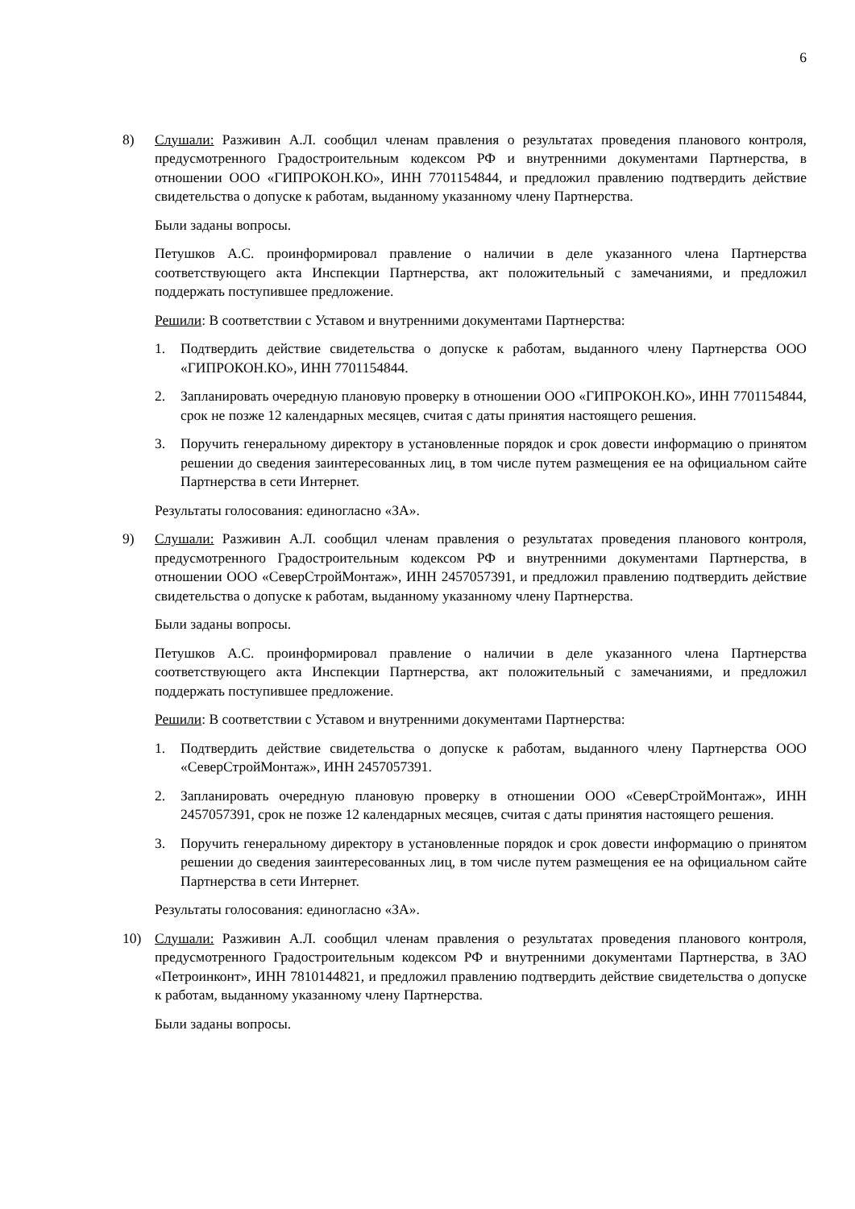6
8) Слушали: Разживин А.Л. сообщил членам правления о результатах проведения планового контроля, предусмотренного Градостроительным кодексом РФ и внутренними документами Партнерства, в отношении ООО «ГИПРОКОН.КО», ИНН 7701154844, и предложил правлению подтвердить действие свидетельства о допуске к работам, выданному указанному члену Партнерства.
Были заданы вопросы.
Петушков А.С. проинформировал правление о наличии в деле указанного члена Партнерства соответствующего акта Инспекции Партнерства, акт положительный с замечаниями, и предложил поддержать поступившее предложение.
Решили: В соответствии с Уставом и внутренними документами Партнерства:
1. Подтвердить действие свидетельства о допуске к работам, выданного члену Партнерства ООО «ГИПРОКОН.КО», ИНН 7701154844.
2. Запланировать очередную плановую проверку в отношении ООО «ГИПРОКОН.КО», ИНН 7701154844, срок не позже 12 календарных месяцев, считая с даты принятия настоящего решения.
3. Поручить генеральному директору в установленные порядок и срок довести информацию о принятом решении до сведения заинтересованных лиц, в том числе путем размещения ее на официальном сайте Партнерства в сети Интернет.
Результаты голосования: единогласно «ЗА».
9) Слушали: Разживин А.Л. сообщил членам правления о результатах проведения планового контроля, предусмотренного Градостроительным кодексом РФ и внутренними документами Партнерства, в отношении ООО «СеверСтройМонтаж», ИНН 2457057391, и предложил правлению подтвердить действие свидетельства о допуске к работам, выданному указанному члену Партнерства.
Были заданы вопросы.
Петушков А.С. проинформировал правление о наличии в деле указанного члена Партнерства соответствующего акта Инспекции Партнерства, акт положительный с замечаниями, и предложил поддержать поступившее предложение.
Решили: В соответствии с Уставом и внутренними документами Партнерства:
1. Подтвердить действие свидетельства о допуске к работам, выданного члену Партнерства ООО «СеверСтройМонтаж», ИНН 2457057391.
2. Запланировать очередную плановую проверку в отношении ООО «СеверСтройМонтаж», ИНН 2457057391, срок не позже 12 календарных месяцев, считая с даты принятия настоящего решения.
3. Поручить генеральному директору в установленные порядок и срок довести информацию о принятом решении до сведения заинтересованных лиц, в том числе путем размещения ее на официальном сайте Партнерства в сети Интернет.
Результаты голосования: единогласно «ЗА».
10) Слушали: Разживин А.Л. сообщил членам правления о результатах проведения планового контроля, предусмотренного Градостроительным кодексом РФ и внутренними документами Партнерства, в ЗАО «Петроинконт», ИНН 7810144821, и предложил правлению подтвердить действие свидетельства о допуске к работам, выданному указанному члену Партнерства.
Были заданы вопросы.